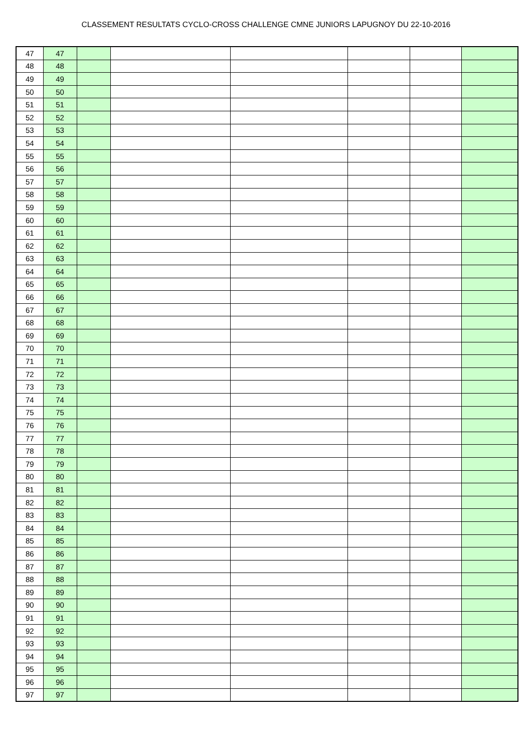CLASSEMENT RESULTATS CYCLO-CROSS CHALLENGE CMNE JUNIORS LAPUGNOY DU 22-10-2016
| 47 | 47 | | | | | | |
| 48 | 48 | | | | | | |
| 49 | 49 | | | | | | |
| 50 | 50 | | | | | | |
| 51 | 51 | | | | | | |
| 52 | 52 | | | | | | |
| 53 | 53 | | | | | | |
| 54 | 54 | | | | | | |
| 55 | 55 | | | | | | |
| 56 | 56 | | | | | | |
| 57 | 57 | | | | | | |
| 58 | 58 | | | | | | |
| 59 | 59 | | | | | | |
| 60 | 60 | | | | | | |
| 61 | 61 | | | | | | |
| 62 | 62 | | | | | | |
| 63 | 63 | | | | | | |
| 64 | 64 | | | | | | |
| 65 | 65 | | | | | | |
| 66 | 66 | | | | | | |
| 67 | 67 | | | | | | |
| 68 | 68 | | | | | | |
| 69 | 69 | | | | | | |
| 70 | 70 | | | | | | |
| 71 | 71 | | | | | | |
| 72 | 72 | | | | | | |
| 73 | 73 | | | | | | |
| 74 | 74 | | | | | | |
| 75 | 75 | | | | | | |
| 76 | 76 | | | | | | |
| 77 | 77 | | | | | | |
| 78 | 78 | | | | | | |
| 79 | 79 | | | | | | |
| 80 | 80 | | | | | | |
| 81 | 81 | | | | | | |
| 82 | 82 | | | | | | |
| 83 | 83 | | | | | | |
| 84 | 84 | | | | | | |
| 85 | 85 | | | | | | |
| 86 | 86 | | | | | | |
| 87 | 87 | | | | | | |
| 88 | 88 | | | | | | |
| 89 | 89 | | | | | | |
| 90 | 90 | | | | | | |
| 91 | 91 | | | | | | |
| 92 | 92 | | | | | | |
| 93 | 93 | | | | | | |
| 94 | 94 | | | | | | |
| 95 | 95 | | | | | | |
| 96 | 96 | | | | | | |
| 97 | 97 | | | | | | |